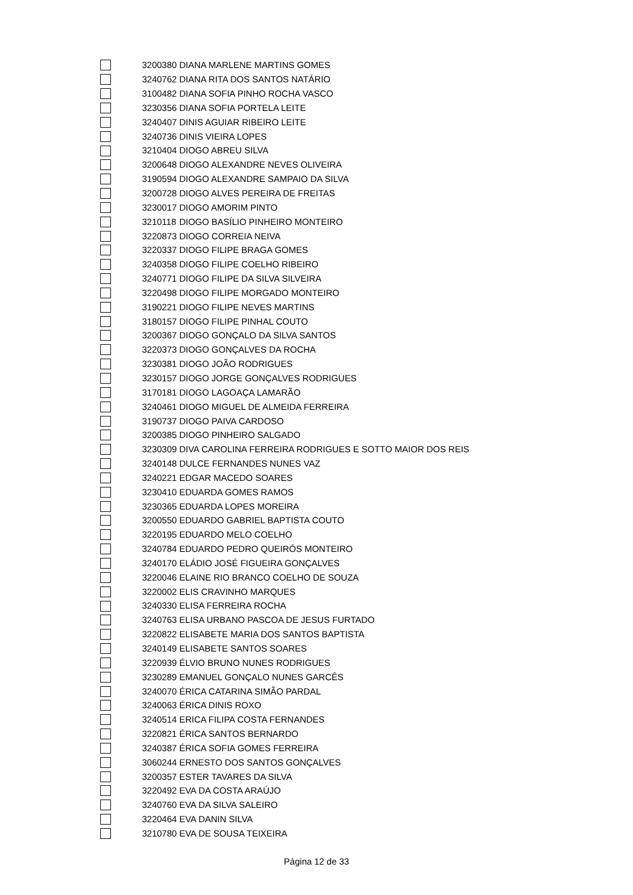| | 3200380 | DIANA MARLENE MARTINS GOMES |
| | 3240762 | DIANA RITA DOS SANTOS NATÁRIO |
| | 3100482 | DIANA SOFIA PINHO ROCHA VASCO |
| | 3230356 | DIANA SOFIA PORTELA LEITE |
| | 3240407 | DINIS AGUIAR RIBEIRO LEITE |
| | 3240736 | DINIS VIEIRA LOPES |
| | 3210404 | DIOGO ABREU SILVA |
| | 3200648 | DIOGO ALEXANDRE NEVES OLIVEIRA |
| | 3190594 | DIOGO ALEXANDRE SAMPAIO DA SILVA |
| | 3200728 | DIOGO ALVES PEREIRA DE FREITAS |
| | 3230017 | DIOGO AMORIM PINTO |
| | 3210118 | DIOGO BASÍLIO PINHEIRO MONTEIRO |
| | 3220873 | DIOGO CORREIA NEIVA |
| | 3220337 | DIOGO FILIPE BRAGA GOMES |
| | 3240358 | DIOGO FILIPE COELHO RIBEIRO |
| | 3240771 | DIOGO FILIPE DA SILVA SILVEIRA |
| | 3220498 | DIOGO FILIPE MORGADO MONTEIRO |
| | 3190221 | DIOGO FILIPE NEVES MARTINS |
| | 3180157 | DIOGO FILIPE PINHAL COUTO |
| | 3200367 | DIOGO GONÇALO DA SILVA SANTOS |
| | 3220373 | DIOGO GONÇALVES DA ROCHA |
| | 3230381 | DIOGO JOÃO RODRIGUES |
| | 3230157 | DIOGO JORGE GONÇALVES RODRIGUES |
| | 3170181 | DIOGO LAGOAÇA LAMARÃO |
| | 3240461 | DIOGO MIGUEL DE ALMEIDA FERREIRA |
| | 3190737 | DIOGO PAIVA CARDOSO |
| | 3200385 | DIOGO PINHEIRO SALGADO |
| | 3230309 | DIVA CAROLINA FERREIRA RODRIGUES E SOTTO MAIOR DOS REIS |
| | 3240148 | DULCE FERNANDES NUNES VAZ |
| | 3240221 | EDGAR MACEDO SOARES |
| | 3230410 | EDUARDA GOMES RAMOS |
| | 3230365 | EDUARDA LOPES MOREIRA |
| | 3200550 | EDUARDO GABRIEL BAPTISTA COUTO |
| | 3220195 | EDUARDO MELO COELHO |
| | 3240784 | EDUARDO PEDRO QUEIRÓS MONTEIRO |
| | 3240170 | ELÁDIO JOSÉ FIGUEIRA GONÇALVES |
| | 3220046 | ELAINE RIO BRANCO COELHO DE SOUZA |
| | 3220002 | ELIS CRAVINHO MARQUES |
| | 3240330 | ELISA FERREIRA ROCHA |
| | 3240763 | ELISA URBANO PASCOA DE JESUS FURTADO |
| | 3220822 | ELISABETE MARIA DOS SANTOS BAPTISTA |
| | 3240149 | ELISABETE SANTOS SOARES |
| | 3220939 | ÉLVIO BRUNO NUNES RODRIGUES |
| | 3230289 | EMANUEL GONÇALO NUNES GARCÊS |
| | 3240070 | ÉRICA CATARINA SIMÃO PARDAL |
| | 3240063 | ÉRICA DINIS ROXO |
| | 3240514 | ERICA FILIPA COSTA FERNANDES |
| | 3220821 | ÉRICA SANTOS BERNARDO |
| | 3240387 | ÉRICA SOFIA GOMES FERREIRA |
| | 3060244 | ERNESTO DOS SANTOS GONÇALVES |
| | 3200357 | ESTER TAVARES DA SILVA |
| | 3220492 | EVA DA COSTA ARAÚJO |
| | 3240760 | EVA DA SILVA SALEIRO |
| | 3220464 | EVA DANIN SILVA |
| | 3210780 | EVA DE SOUSA TEIXEIRA |
Página 12 de 33